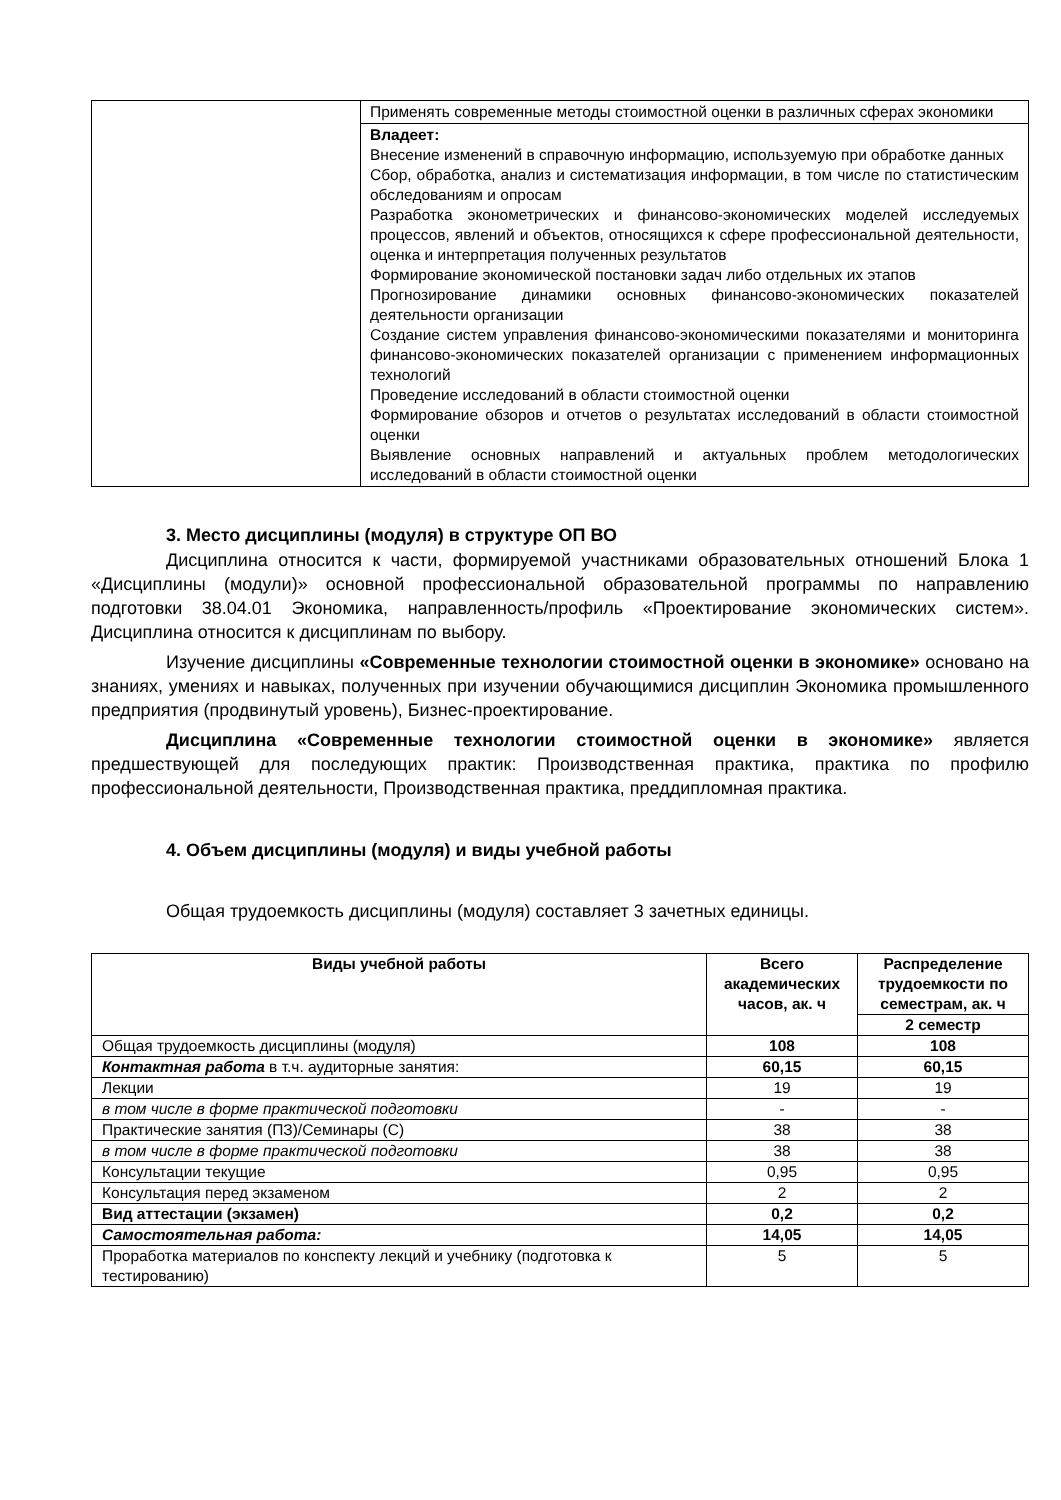| | Применять современные методы стоимостной оценки в различных сферах экономики |
| | Владеет: Внесение изменений в справочную информацию, используемую при обработке данных Сбор, обработка, анализ и систематизация информации, в том числе по статистическим обследованиям и опросам Разработка эконометрических и финансово-экономических моделей исследуемых процессов, явлений и объектов, относящихся к сфере профессиональной деятельности, оценка и интерпретация полученных результатов Формирование экономической постановки задач либо отдельных их этапов Прогнозирование динамики основных финансово-экономических показателей деятельности организации Создание систем управления финансово-экономическими показателями и мониторинга финансово-экономических показателей организации с применением информационных технологий Проведение исследований в области стоимостной оценки Формирование обзоров и отчетов о результатах исследований в области стоимостной оценки Выявление основных направлений и актуальных проблем методологических исследований в области стоимостной оценки |
3. Место дисциплины (модуля) в структуре ОП ВО
Дисциплина относится к части, формируемой участниками образовательных отношений Блока 1 «Дисциплины (модули)» основной профессиональной образовательной программы по направлению подготовки 38.04.01 Экономика, направленность/профиль «Проектирование экономических систем». Дисциплина относится к дисциплинам по выбору.
Изучение дисциплины «Современные технологии стоимостной оценки в экономике» основано на знаниях, умениях и навыках, полученных при изучении обучающимися дисциплин Экономика промышленного предприятия (продвинутый уровень), Бизнес-проектирование.
Дисциплина «Современные технологии стоимостной оценки в экономике» является предшествующей для последующих практик: Производственная практика, практика по профилю профессиональной деятельности, Производственная практика, преддипломная практика.
4. Объем дисциплины (модуля) и виды учебной работы
Общая трудоемкость дисциплины (модуля) составляет 3 зачетных единицы.
| Виды учебной работы | Всего академических часов, ак. ч | Распределение трудоемкости по семестрам, ак. ч |
| --- | --- | --- |
| | | 2 семестр |
| Общая трудоемкость дисциплины (модуля) | 108 | 108 |
| Контактная работа в т.ч. аудиторные занятия: | 60,15 | 60,15 |
| Лекции | 19 | 19 |
| в том числе в форме практической подготовки | - | - |
| Практические занятия (ПЗ)/Семинары (С) | 38 | 38 |
| в том числе в форме практической подготовки | 38 | 38 |
| Консультации текущие | 0,95 | 0,95 |
| Консультация перед экзаменом | 2 | 2 |
| Вид аттестации (экзамен) | 0,2 | 0,2 |
| Самостоятельная работа: | 14,05 | 14,05 |
| Проработка материалов по конспекту лекций и учебнику (подготовка к тестированию) | 5 | 5 |